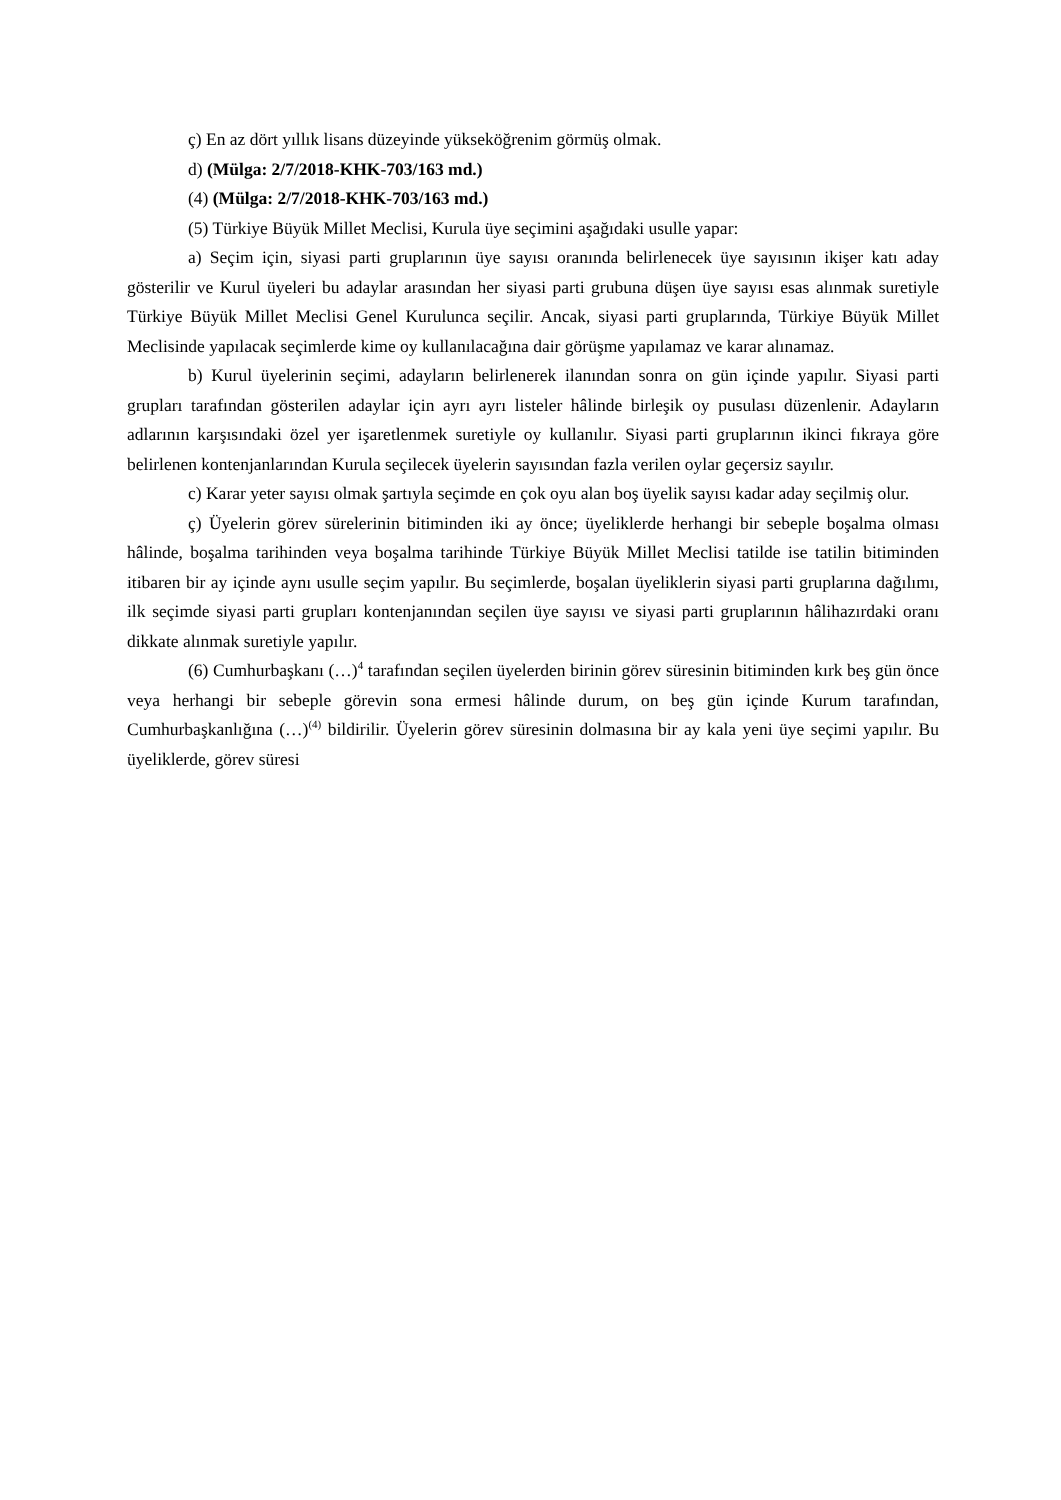ç) En az dört yıllık lisans düzeyinde yükseköğrenim görmüş olmak.
d) (Mülga: 2/7/2018-KHK-703/163 md.)
(4) (Mülga: 2/7/2018-KHK-703/163 md.)
(5) Türkiye Büyük Millet Meclisi, Kurula üye seçimini aşağıdaki usulle yapar:
a) Seçim için, siyasi parti gruplarının üye sayısı oranında belirlenecek üye sayısının ikişer katı aday gösterilir ve Kurul üyeleri bu adaylar arasından her siyasi parti grubuna düşen üye sayısı esas alınmak suretiyle Türkiye Büyük Millet Meclisi Genel Kurulunca seçilir. Ancak, siyasi parti gruplarında, Türkiye Büyük Millet Meclisinde yapılacak seçimlerde kime oy kullanılacağına dair görüşme yapılamaz ve karar alınamaz.
b) Kurul üyelerinin seçimi, adayların belirlenerek ilanından sonra on gün içinde yapılır. Siyasi parti grupları tarafından gösterilen adaylar için ayrı ayrı listeler hâlinde birleşik oy pusulası düzenlenir. Adayların adlarının karşısındaki özel yer işaretlenmek suretiyle oy kullanılır. Siyasi parti gruplarının ikinci fıkraya göre belirlenen kontenjanlarından Kurula seçilecek üyelerin sayısından fazla verilen oylar geçersiz sayılır.
c) Karar yeter sayısı olmak şartıyla seçimde en çok oyu alan boş üyelik sayısı kadar aday seçilmiş olur.
ç) Üyelerin görev sürelerinin bitiminden iki ay önce; üyeliklerde herhangi bir sebeple boşalma olması hâlinde, boşalma tarihinden veya boşalma tarihinde Türkiye Büyük Millet Meclisi tatilde ise tatilin bitiminden itibaren bir ay içinde aynı usulle seçim yapılır. Bu seçimlerde, boşalan üyeliklerin siyasi parti gruplarına dağılımı, ilk seçimde siyasi parti grupları kontenjanından seçilen üye sayısı ve siyasi parti gruplarının hâlihazırdaki oranı dikkate alınmak suretiyle yapılır.
(6) Cumhurbaşkanı (…)<sup>4</sup> tarafından seçilen üyelerden birinin görev süresinin bitiminden kırk beş gün önce veya herhangi bir sebeple görevin sona ermesi hâlinde durum, on beş gün içinde Kurum tarafından, Cumhurbaşkanlığına (…)<sup>(4)</sup> bildirilir. Üyelerin görev süresinin dolmasına bir ay kala yeni üye seçimi yapılır. Bu üyeliklerde, görev süresi